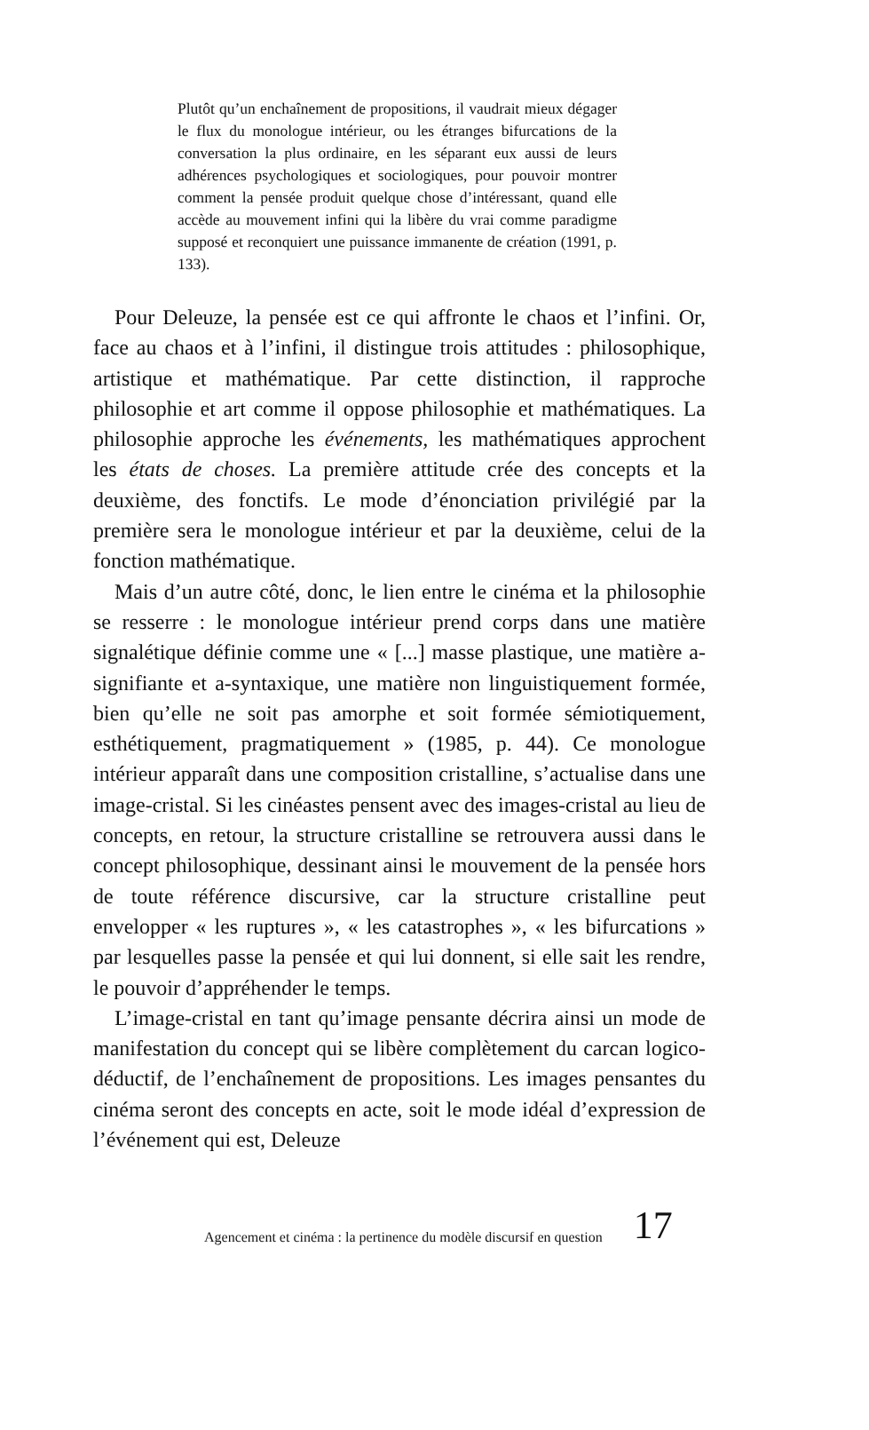Plutôt qu’un enchaînement de propositions, il vaudrait mieux dégager le flux du monologue intérieur, ou les étranges bifurcations de la conversation la plus ordinaire, en les séparant eux aussi de leurs adhérences psychologiques et sociologiques, pour pouvoir montrer comment la pensée produit quelque chose d’intéressant, quand elle accède au mouvement infini qui la libère du vrai comme paradigme supposé et reconquiert une puissance immanente de création (1991, p. 133).
Pour Deleuze, la pensée est ce qui affronte le chaos et l’infini. Or, face au chaos et à l’infini, il distingue trois attitudes : philosophique, artistique et mathématique. Par cette distinction, il rapproche philosophie et art comme il oppose philosophie et mathématiques. La philosophie approche les événements, les mathématiques approchent les états de choses. La première attitude crée des concepts et la deuxième, des fonctifs. Le mode d’énonciation privilégié par la première sera le monologue intérieur et par la deuxième, celui de la fonction mathématique.
Mais d’un autre côté, donc, le lien entre le cinéma et la philosophie se resserre : le monologue intérieur prend corps dans une matière signalétique définie comme une « [...] masse plastique, une matière a-signifiante et a-syntaxique, une matière non linguistiquement formée, bien qu’elle ne soit pas amorphe et soit formée sémiotiquement, esthétiquement, pragmatiquement » (1985, p. 44). Ce monologue intérieur apparaît dans une composition cristalline, s’actualise dans une image-cristal. Si les cinéastes pensent avec des images-cristal au lieu de concepts, en retour, la structure cristalline se retrouvera aussi dans le concept philosophique, dessinant ainsi le mouvement de la pensée hors de toute référence discursive, car la structure cristalline peut envelopper « les ruptures », « les catastrophes », « les bifurcations » par lesquelles passe la pensée et qui lui donnent, si elle sait les rendre, le pouvoir d’appréhender le temps.
L’image-cristal en tant qu’image pensante décrira ainsi un mode de manifestation du concept qui se libère complètement du carcan logico-déductif, de l’enchaînement de propositions. Les images pensantes du cinéma seront des concepts en acte, soit le mode idéal d’expression de l’événement qui est, Deleuze
Agencement et cinéma : la pertinence du modèle discursif en question 17